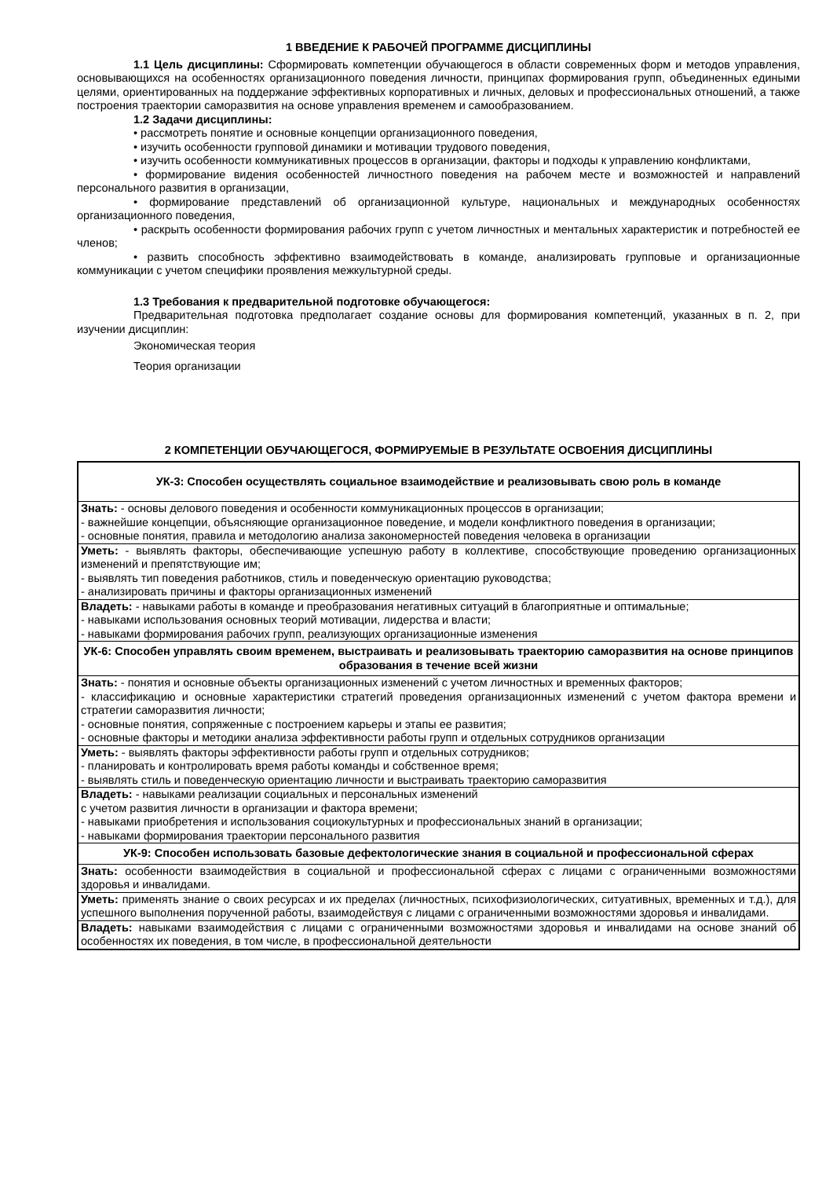1 ВВЕДЕНИЕ К РАБОЧЕЙ ПРОГРАММЕ ДИСЦИПЛИНЫ
1.1 Цель дисциплины: Сформировать компетенции обучающегося в области современных форм и методов управления, основывающихся на особенностях организационного поведения личности, принципах формирования групп, объединенных едиными целями, ориентированных на поддержание эффективных корпоративных и личных, деловых и профессиональных отношений, а также построения траектории саморазвития на основе управления временем и самообразованием.
1.2 Задачи дисциплины:
• рассмотреть понятие и основные концепции организационного поведения,
• изучить особенности групповой динамики и мотивации трудового поведения,
• изучить особенности коммуникативных процессов в организации, факторы и подходы к управлению конфликтами,
• формирование видения особенностей личностного поведения на рабочем месте и возможностей и направлений персонального развития в организации,
• формирование представлений об организационной культуре, национальных и международных особенностях организационного поведения,
• раскрыть особенности формирования рабочих групп с учетом личностных и ментальных характеристик и потребностей ее членов;
• развить способность эффективно взаимодействовать в команде, анализировать групповые и организационные коммуникации с учетом специфики проявления межкультурной среды.
1.3 Требования к предварительной подготовке обучающегося:
Предварительная подготовка предполагает создание основы для формирования компетенций, указанных в п. 2, при изучении дисциплин:
Экономическая теория
Теория организации
2 КОМПЕТЕНЦИИ ОБУЧАЮЩЕГОСЯ, ФОРМИРУЕМЫЕ В РЕЗУЛЬТАТЕ ОСВОЕНИЯ ДИСЦИПЛИНЫ
| УК-3: Способен осуществлять социальное взаимодействие и реализовывать свою роль в команде |
| Знать: - основы делового поведения и особенности коммуникационных процессов в организации; - важнейшие концепции, объясняющие организационное поведение, и модели конфликтного поведения в организации; - основные понятия, правила и методологию анализа закономерностей поведения человека в организации |
| Уметь: - выявлять факторы, обеспечивающие успешную работу в коллективе, способствующие проведению организационных изменений и препятствующие им; - выявлять тип поведения работников, стиль и поведенческую ориентацию руководства; - анализировать причины и факторы организационных изменений |
| Владеть: - навыками работы в команде и преобразования негативных ситуаций в благоприятные и оптимальные; - навыками использования основных теорий мотивации, лидерства и власти; - навыками формирования рабочих групп, реализующих организационные изменения |
| УК-6: Способен управлять своим временем, выстраивать и реализовывать траекторию саморазвития на основе принципов образования в течение всей жизни |
| Знать: - понятия и основные объекты организационных изменений с учетом личностных и временных факторов; - классификацию и основные характеристики стратегий проведения организационных изменений с учетом фактора времени и стратегии саморазвития личности; - основные понятия, сопряженные с построением карьеры и этапы ее развития; - основные факторы и методики анализа эффективности работы групп и отдельных сотрудников организации |
| Уметь: - выявлять факторы эффективности работы групп и отдельных сотрудников; - планировать и контролировать время работы команды и собственное время; - выявлять стиль и поведенческую ориентацию личности и выстраивать траекторию саморазвития |
| Владеть: - навыками реализации социальных и персональных изменений с учетом развития личности в организации и фактора времени; - навыками приобретения и использования социокультурных и профессиональных знаний в организации; - навыками формирования траектории персонального развития |
| УК-9: Способен использовать базовые дефектологические знания в социальной и профессиональной сферах |
| Знать: особенности взаимодействия в социальной и профессиональной сферах с лицами с ограниченными возможностями здоровья и инвалидами. |
| Уметь: применять знание о своих ресурсах и их пределах (личностных, психофизиологических, ситуативных, временных и т.д.), для успешного выполнения порученной работы, взаимодействуя с лицами с ограниченными возможностями здоровья и инвалидами. |
| Владеть: навыками взаимодействия с лицами с ограниченными возможностями здоровья и инвалидами на основе знаний об особенностях их поведения, в том числе, в профессиональной деятельности |